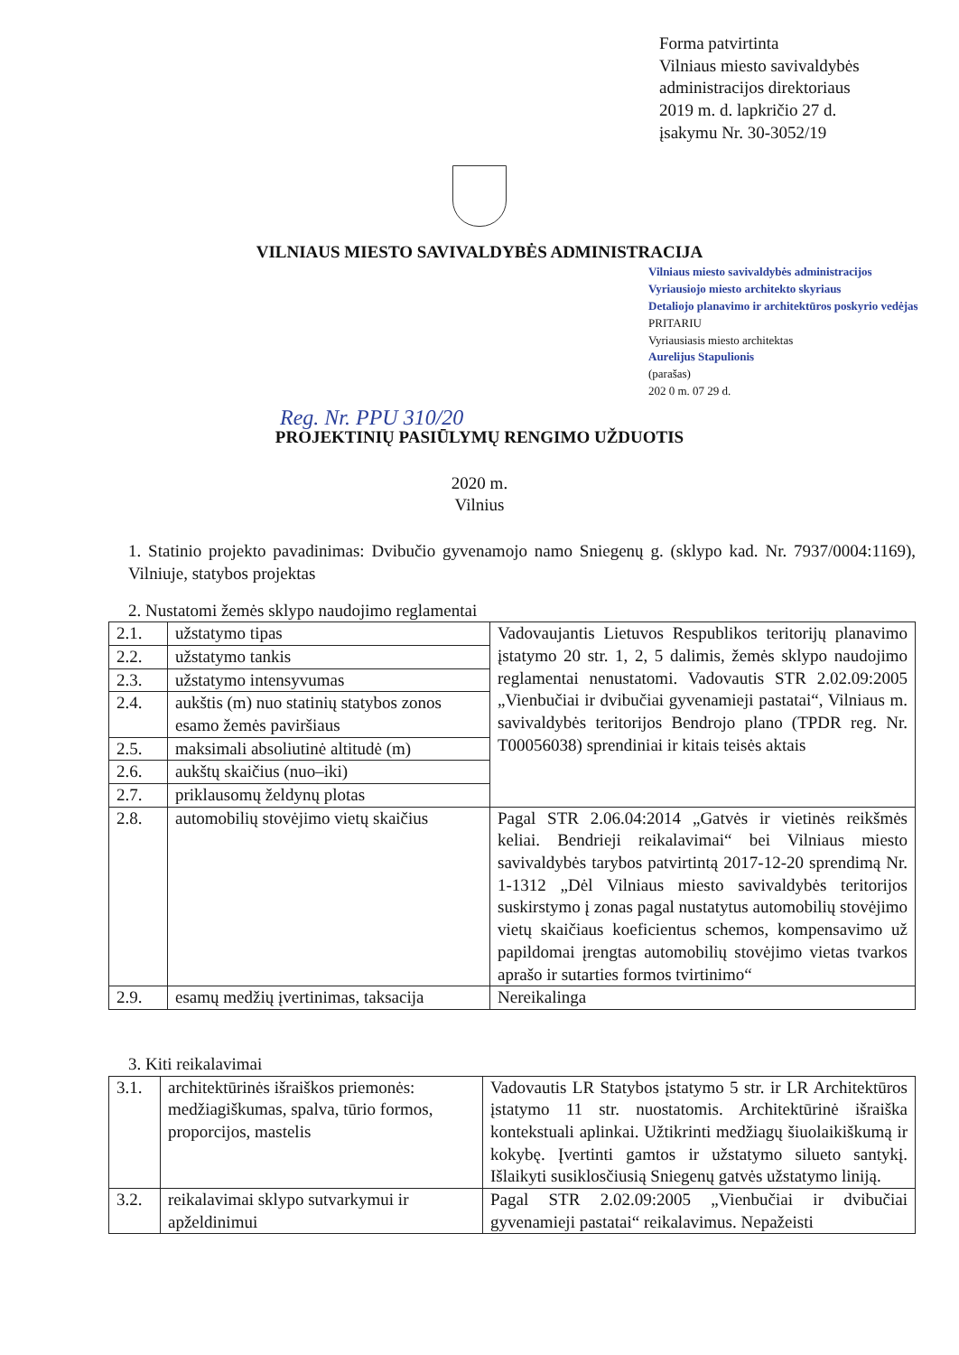Forma patvirtinta
Vilniaus miesto savivaldybės
administracijos direktoriaus
2019 m. d. lapkričio 27 d.
įsakymu Nr. 30-3052/19
VILNIAUS MIESTO SAVIVALDYBĖS ADMINISTRACIJA
Vilniaus miesto savivaldybės administracijos
Vyriausiojo miesto architekto skyriaus
Detaliojo planavimo ir architektūros poskyrio vedėjas PRITARIU
Vyriausiasis miesto architektas
Aurelijus Stapulionis
(parašas)
202 0 m. 07 29 d.
Reg. Nr. PPU 310/20
PROJEKTINIŲ PASIŪLYMŲ RENGIMO UŽDUOTIS
2020 m.
Vilnius
1. Statinio projekto pavadinimas: Dvibučio gyvenamojo namo Sniegenų g. (sklypo kad. Nr. 7937/0004:1169), Vilniuje, statybos projektas
2. Nustatomi žemės sklypo naudojimo reglamentai
| 2.1. | užstatymo tipas | Vadovaujantis Lietuvos Respublikos teritorijų planavimo įstatymo 20 str. 1, 2, 5 dalimis, žemės sklypo naudojimo reglamentai nenustatomi. Vadovautis STR 2.02.09:2005 „Vienbučiai ir dvibučiai gyvenamieji pastatai“, Vilniaus m. savivaldybės teritorijos Bendrojo plano (TPDR reg. Nr. T00056038) sprendiniai ir kitais teisės aktais |
| 2.2. | užstatymo tankis | |
| 2.3. | užstatymo intensyvumas | |
| 2.4. | aukštis (m) nuo statinių statybos zonos esamo žemės paviršiaus | |
| 2.5. | maksimali absoliutinė altitudė (m) | |
| 2.6. | aukštų skaičius (nuo–iki) | |
| 2.7. | priklausomų želdynų plotas | |
| 2.8. | automobilių stovėjimo vietų skaičius | Pagal STR 2.06.04:2014 „Gatvės ir vietinės reikšmės keliai. Bendrieji reikalavimai“ bei Vilniaus miesto savivaldybės tarybos patvirtintą 2017-12-20 sprendimą Nr. 1-1312 „Dėl Vilniaus miesto savivaldybės teritorijos suskirstymo į zonas pagal nustatytus automobilių stovėjimo vietų skaičiaus koeficientus schemos, kompensavimo už papildomai įrengtas automobilių stovėjimo vietas tvarkos aprašo ir sutarties formos tvirtinimo“ |
| 2.9. | esamų medžių įvertinimas, taksacija | Nereikalinga |
3. Kiti reikalavimai
| 3.1. | architektūrinės išraiškos priemonės: medžiagiškumas, spalva, tūrio formos, proporcijos, mastelis | Vadovautis LR Statybos įstatymo 5 str. ir LR Architektūros įstatymo 11 str. nuostatomis. Architektūrinė išraiška kontekstuali aplinkai. Užtikrinti medžiagų šiuolaikiškumą ir kokybę. Įvertinti gamtos ir užstatymo silueto santykį. Išlaikyti susiklosčiusią Sniegenų gatvės užstatymo liniją. |
| 3.2. | reikalavimai sklypo sutvarkymui ir apželdinimui | Pagal STR 2.02.09:2005 „Vienbučiai ir dvibučiai gyvenamieji pastatai“ reikalavimus. Nepažeisti |